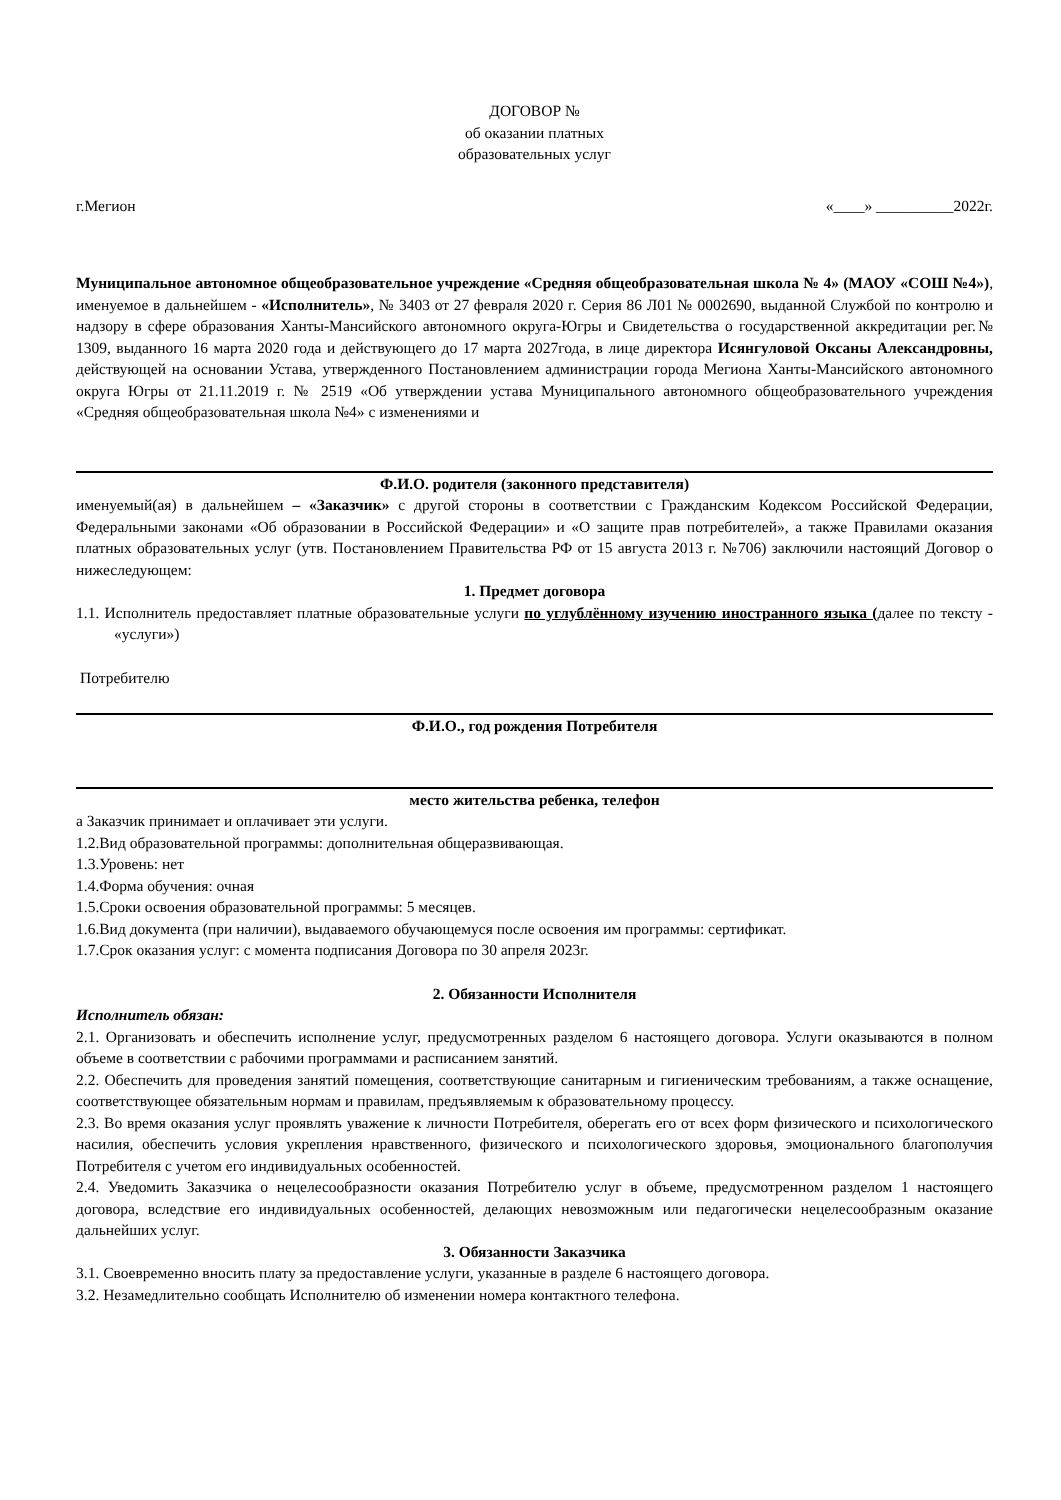ДОГОВОР №
об оказании платных
образовательных услуг
г.Мегион «____» __________2022г.
Муниципальное автономное общеобразовательное учреждение «Средняя общеобразовательная школа № 4» (МАОУ «СОШ №4»), именуемое в дальнейшем - «Исполнитель», № 3403 от 27 февраля 2020 г. Серия 86 Л01 № 0002690, выданной Службой по контролю и надзору в сфере образования Ханты-Мансийского автономного округа-Югры и Свидетельства о государственной аккредитации рег.№ 1309, выданного 16 марта 2020 года и действующего до 17 марта 2027года, в лице директора Исянгуловой Оксаны Александровны, действующей на основании Устава, утвержденного Постановлением администрации города Мегиона Ханты-Мансийского автономного округа Югры от 21.11.2019 г. № 2519 «Об утверждении устава Муниципального автономного общеобразовательного учреждения «Средняя общеобразовательная школа №4» с изменениями и
Ф.И.О. родителя (законного представителя)
именуемый(ая) в дальнейшем – «Заказчик» с другой стороны в соответствии с Гражданским Кодексом Российской Федерации, Федеральными законами «Об образовании в Российской Федерации» и «О защите прав потребителей», а также Правилами оказания платных образовательных услуг (утв. Постановлением Правительства РФ от 15 августа 2013 г. №706) заключили настоящий Договор о нижеследующем:
1. Предмет договора
1.1. Исполнитель предоставляет платные образовательные услуги по углублённому изучению иностранного языка (далее по тексту - «услуги»)
Потребителю
Ф.И.О., год рождения Потребителя
место жительства ребенка, телефон
а Заказчик принимает и оплачивает эти услуги.
1.2.Вид образовательной программы: дополнительная общеразвивающая.
1.3.Уровень: нет
1.4.Форма обучения: очная
1.5.Сроки освоения образовательной программы: 5 месяцев.
1.6.Вид документа (при наличии), выдаваемого обучающемуся после освоения им программы: сертификат.
1.7.Срок оказания услуг: с момента подписания Договора по 30 апреля 2023г.
2. Обязанности Исполнителя
Исполнитель обязан:
2.1. Организовать и обеспечить исполнение услуг, предусмотренных разделом 6 настоящего договора. Услуги оказываются в полном объеме в соответствии с рабочими программами и расписанием занятий.
2.2. Обеспечить для проведения занятий помещения, соответствующие санитарным и гигиеническим требованиям, а также оснащение, соответствующее обязательным нормам и правилам, предъявляемым к образовательному процессу.
2.3. Во время оказания услуг проявлять уважение к личности Потребителя, оберегать его от всех форм физического и психологического насилия, обеспечить условия укрепления нравственного, физического и психологического здоровья, эмоционального благополучия Потребителя с учетом его индивидуальных особенностей.
2.4. Уведомить Заказчика о нецелесообразности оказания Потребителю услуг в объеме, предусмотренном разделом 1 настоящего договора, вследствие его индивидуальных особенностей, делающих невозможным или педагогически нецелесообразным оказание дальнейших услуг.
3. Обязанности Заказчика
3.1. Своевременно вносить плату за предоставление услуги, указанные в разделе 6 настоящего договора.
3.2. Незамедлительно сообщать Исполнителю об изменении номера контактного телефона.